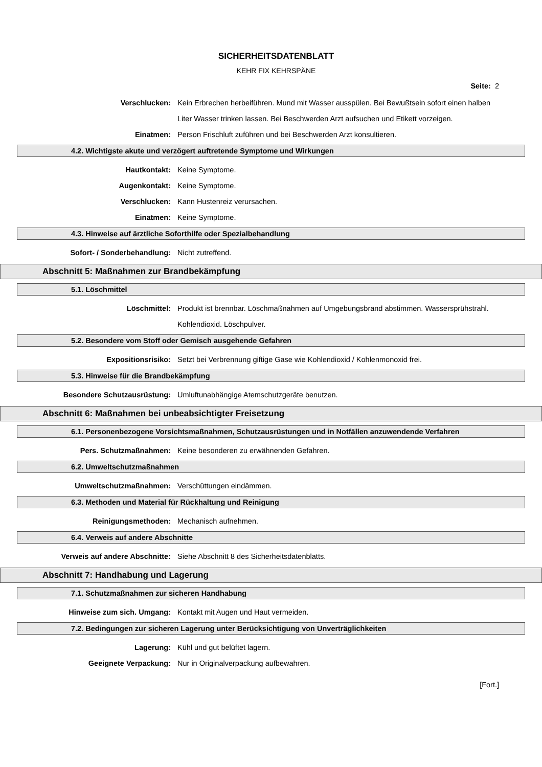SICHERHEITSDATENBLATT
KEHR FIX KEHRSPÄNE
Seite: 2
Verschlucken: Kein Erbrechen herbeiführen. Mund mit Wasser ausspülen. Bei Bewußtsein sofort einen halben Liter Wasser trinken lassen. Bei Beschwerden Arzt aufsuchen und Etikett vorzeigen.
Einatmen: Person Frischluft zuführen und bei Beschwerden Arzt konsultieren.
4.2. Wichtigste akute und verzögert auftretende Symptome und Wirkungen
Hautkontakt: Keine Symptome.
Augenkontakt: Keine Symptome.
Verschlucken: Kann Hustenreiz verursachen.
Einatmen: Keine Symptome.
4.3. Hinweise auf ärztliche Soforthilfe oder Spezialbehandlung
Sofort- / Sonderbehandlung: Nicht zutreffend.
Abschnitt 5: Maßnahmen zur Brandbekämpfung
5.1. Löschmittel
Löschmittel: Produkt ist brennbar. Löschmaßnahmen auf Umgebungsbrand abstimmen. Wassersprühstrahl. Kohlendioxid. Löschpulver.
5.2. Besondere vom Stoff oder Gemisch ausgehende Gefahren
Expositionsrisiko: Setzt bei Verbrennung giftige Gase wie Kohlendioxid / Kohlenmonoxid frei.
5.3. Hinweise für die Brandbekämpfung
Besondere Schutzausrüstung: Umluftunabhängige Atemschutzgeräte benutzen.
Abschnitt 6: Maßnahmen bei unbeabsichtigter Freisetzung
6.1. Personenbezogene Vorsichtsmaßnahmen, Schutzausrüstungen und in Notfällen anzuwendende Verfahren
Pers. Schutzmaßnahmen: Keine besonderen zu erwähnenden Gefahren.
6.2. Umweltschutzmaßnahmen
Umweltschutzmaßnahmen: Verschüttungen eindämmen.
6.3. Methoden und Material für Rückhaltung und Reinigung
Reinigungsmethoden: Mechanisch aufnehmen.
6.4. Verweis auf andere Abschnitte
Verweis auf andere Abschnitte: Siehe Abschnitt 8 des Sicherheitsdatenblatts.
Abschnitt 7: Handhabung und Lagerung
7.1. Schutzmaßnahmen zur sicheren Handhabung
Hinweise zum sich. Umgang: Kontakt mit Augen und Haut vermeiden.
7.2. Bedingungen zur sicheren Lagerung unter Berücksichtigung von Unverträglichkeiten
Lagerung: Kühl und gut belüftet lagern.
Geeignete Verpackung: Nur in Originalverpackung aufbewahren.
[Fort.]